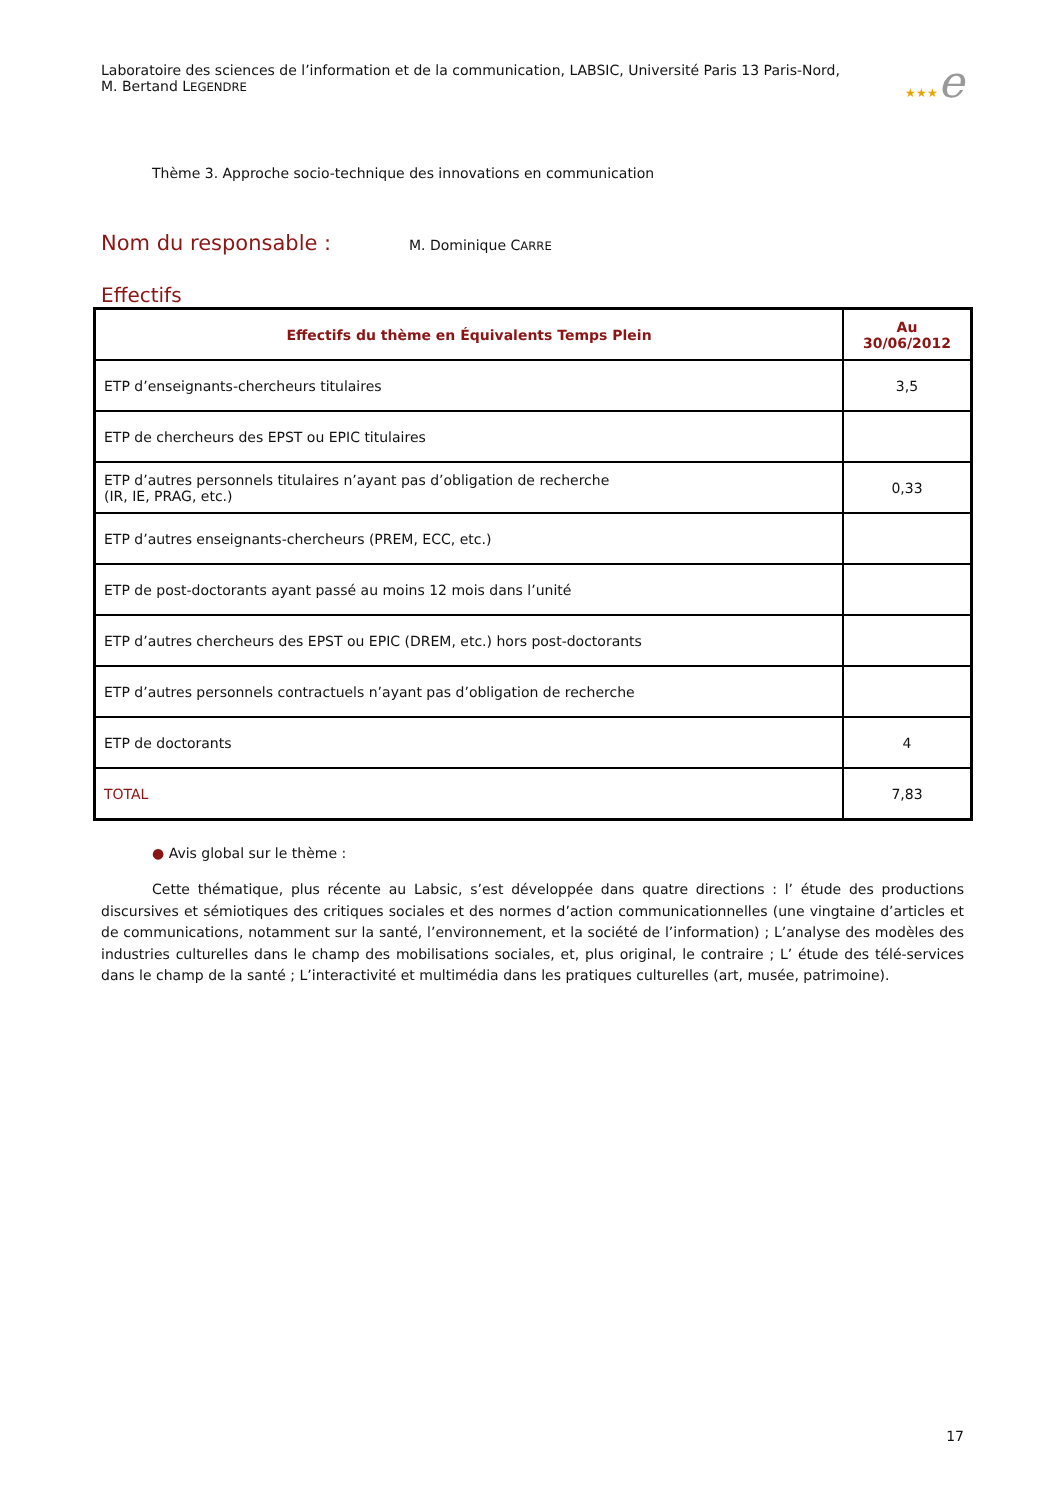Laboratoire des sciences de l’information et de la communication, LABSIC, Université Paris 13 Paris-Nord,
M. Bertand LEGENDRE
★★★e
Thème 3. Approche socio-technique des innovations en communication
Nom du responsable :
M. Dominique CARRE
Effectifs
| Effectifs du thème en Équivalents Temps Plein | Au 30/06/2012 |
| --- | --- |
| ETP d’enseignants-chercheurs titulaires | 3,5 |
| ETP de chercheurs des EPST ou EPIC titulaires | |
| ETP d’autres personnels titulaires n’ayant pas d’obligation de recherche (IR, IE, PRAG, etc.) | 0,33 |
| ETP d’autres enseignants-chercheurs (PREM, ECC, etc.) | |
| ETP de post-doctorants ayant passé au moins 12 mois dans l’unité | |
| ETP d’autres chercheurs des EPST ou EPIC (DREM, etc.) hors post-doctorants | |
| ETP d’autres personnels contractuels n’ayant pas d’obligation de recherche | |
| ETP de doctorants | 4 |
| TOTAL | 7,83 |
● Avis global sur le thème :
Cette thématique, plus récente au Labsic, s’est développée dans quatre directions : l’ étude des productions discursives et sémiotiques des critiques sociales et des normes d’action communicationnelles (une vingtaine d’articles et de communications, notamment sur la santé, l’environnement, et la société de l’information) ; L’analyse des modèles des industries culturelles dans le champ des mobilisations sociales, et, plus original, le contraire ; L’ étude des télé-services dans le champ de la santé ; L’interactivité et multimédia dans les pratiques culturelles (art, musée, patrimoine).
17